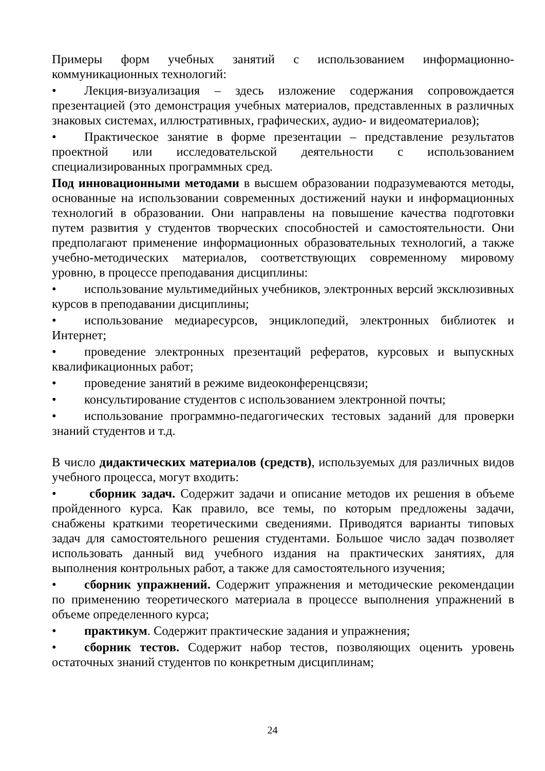Примеры форм учебных занятий с использованием информационно-коммуникационных технологий:
• Лекция-визуализация – здесь изложение содержания сопровождается презентацией (это демонстрация учебных материалов, представленных в различных знаковых системах, иллюстративных, графических, аудио- и видеоматериалов);
• Практическое занятие в форме презентации – представление результатов проектной или исследовательской деятельности с использованием специализированных программных сред.
Под инновационными методами в высшем образовании подразумеваются методы, основанные на использовании современных достижений науки и информационных технологий в образовании. Они направлены на повышение качества подготовки путем развития у студентов творческих способностей и самостоятельности. Они предполагают применение информационных образовательных технологий, а также учебно-методических материалов, соответствующих современному мировому уровню, в процессе преподавания дисциплины:
• использование мультимедийных учебников, электронных версий эксклюзивных курсов в преподавании дисциплины;
• использование медиаресурсов, энциклопедий, электронных библиотек и Интернет;
• проведение электронных презентаций рефератов, курсовых и выпускных квалификационных работ;
• проведение занятий в режиме видеоконференцсвязи;
• консультирование студентов с использованием электронной почты;
• использование программно-педагогических тестовых заданий для проверки знаний студентов и т.д.
В число дидактических материалов (средств), используемых для различных видов учебного процесса, могут входить:
• сборник задач. Содержит задачи и описание методов их решения в объеме пройденного курса. Как правило, все темы, по которым предложены задачи, снабжены краткими теоретическими сведениями. Приводятся варианты типовых задач для самостоятельного решения студентами. Большое число задач позволяет использовать данный вид учебного издания на практических занятиях, для выполнения контрольных работ, а также для самостоятельного изучения;
• сборник упражнений. Содержит упражнения и методические рекомендации по применению теоретического материала в процессе выполнения упражнений в объеме определенного курса;
• практикум. Содержит практические задания и упражнения;
• сборник тестов. Содержит набор тестов, позволяющих оценить уровень остаточных знаний студентов по конкретным дисциплинам;
24